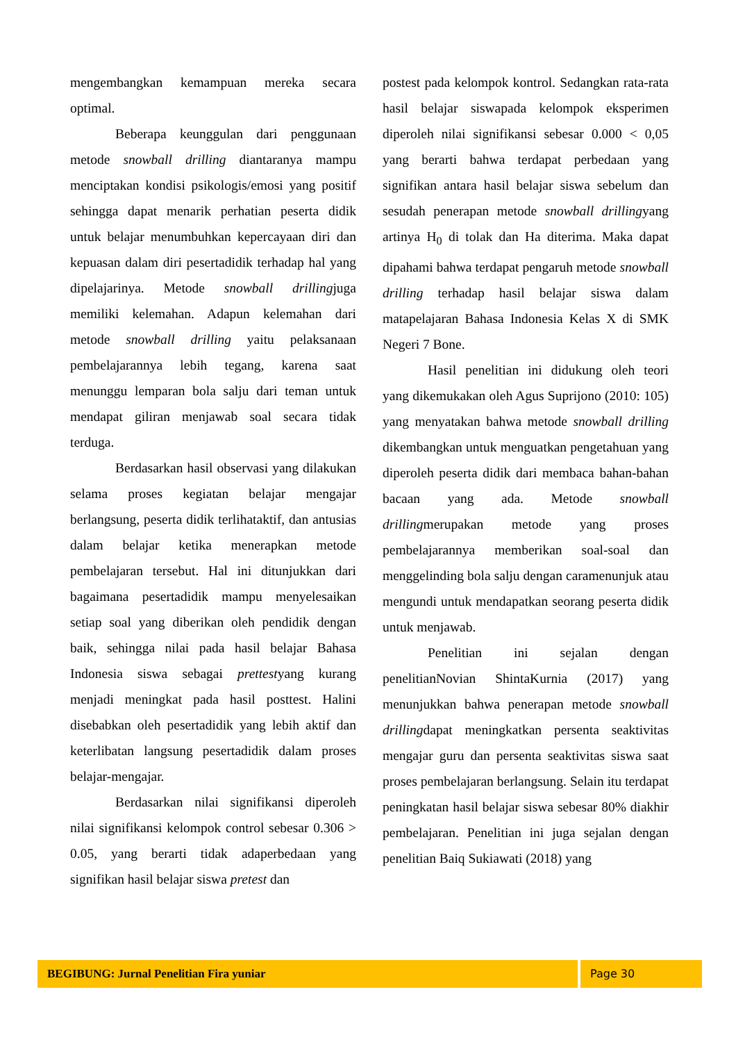mengembangkan kemampuan mereka secara optimal.
Beberapa keunggulan dari penggunaan metode snowball drilling diantaranya mampu menciptakan kondisi psikologis/emosi yang positif sehingga dapat menarik perhatian peserta didik untuk belajar menumbuhkan kepercayaan diri dan kepuasan dalam diri pesertadidik terhadap hal yang dipelajarinya. Metode snowball drillingjuga memiliki kelemahan. Adapun kelemahan dari metode snowball drilling yaitu pelaksanaan pembelajarannya lebih tegang, karena saat menunggu lemparan bola salju dari teman untuk mendapat giliran menjawab soal secara tidak terduga.
Berdasarkan hasil observasi yang dilakukan selama proses kegiatan belajar mengajar berlangsung, peserta didik terlihataktif, dan antusias dalam belajar ketika menerapkan metode pembelajaran tersebut. Hal ini ditunjukkan dari bagaimana pesertadidik mampu menyelesaikan setiap soal yang diberikan oleh pendidik dengan baik, sehingga nilai pada hasil belajar Bahasa Indonesia siswa sebagai prettestyang kurang menjadi meningkat pada hasil posttest. Halini disebabkan oleh pesertadidik yang lebih aktif dan keterlibatan langsung pesertadidik dalam proses belajar-mengajar.
Berdasarkan nilai signifikansi diperoleh nilai signifikansi kelompok control sebesar 0.306 > 0.05, yang berarti tidak adaperbedaan yang signifikan hasil belajar siswa pretest dan
postest pada kelompok kontrol. Sedangkan rata-rata hasil belajar siswapada kelompok eksperimen diperoleh nilai signifikansi sebesar 0.000 < 0,05 yang berarti bahwa terdapat perbedaan yang signifikan antara hasil belajar siswa sebelum dan sesudah penerapan metode snowball drillingyang artinya H<sub>0</sub> di tolak dan Ha diterima. Maka dapat dipahami bahwa terdapat pengaruh metode snowball drilling terhadap hasil belajar siswa dalam matapelajaran Bahasa Indonesia Kelas X di SMK Negeri 7 Bone.
Hasil penelitian ini didukung oleh teori yang dikemukakan oleh Agus Suprijono (2010: 105) yang menyatakan bahwa metode snowball drilling dikembangkan untuk menguatkan pengetahuan yang diperoleh peserta didik dari membaca bahan-bahan bacaan yang ada. Metode snowball drillingmerupakan metode yang proses pembelajarannya memberikan soal-soal dan menggelinding bola salju dengan caramenunjuk atau mengundi untuk mendapatkan seorang peserta didik untuk menjawab.
Penelitian ini sejalan dengan penelitianNovian ShintaKurnia (2017) yang menunjukkan bahwa penerapan metode snowball drillingdapat meningkatkan persenta seaktivitas mengajar guru dan persenta seaktivitas siswa saat proses pembelajaran berlangsung. Selain itu terdapat peningkatan hasil belajar siswa sebesar 80% diakhir pembelajaran. Penelitian ini juga sejalan dengan penelitian Baiq Sukiawati (2018) yang
BEGIBUNG: Jurnal Penelitian Fira yuniar
Page 30